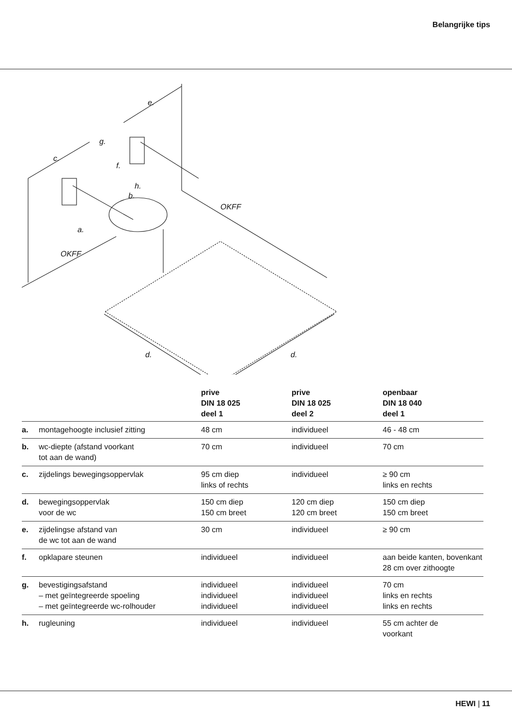Belangrijke tips
e.
g.
c.
f.
h.
b.
a.
OKFF
OKFF
d. d.
| | | prive DIN 18 025 deel 1 | prive DIN 18 025 deel 2 | openbaar DIN 18 040 deel 1 |
| --- | --- | --- | --- | --- |
| a. | montagehoogte inclusief zitting | 48 cm | individueel | 46 - 48 cm |
| b. | wc-diepte (afstand voorkant tot aan de wand) | 70 cm | individueel | 70 cm |
| c. | zijdelings bewegingsoppervlak | 95 cm diep links of rechts | individueel | ≥ 90 cm links en rechts |
| d. | bewegingsoppervlak voor de wc | 150 cm diep 150 cm breet | 120 cm diep 120 cm breet | 150 cm diep 150 cm breet |
| e. | zijdelingse afstand van de wc tot aan de wand | 30 cm | individueel | ≥ 90 cm |
| f. | opklapare steunen | individueel | individueel | aan beide kanten, bovenkant 28 cm over zithoogte |
| g. | bevestigingsafstand – met geïntegreerde spoeling – met geïntegreerde wc-rolhouder | individueel individueel individueel | individueel individueel individueel | 70 cm links en rechts links en rechts |
| h. | rugleuning | individueel | individueel | 55 cm achter de voorkant |
HEWI | 11